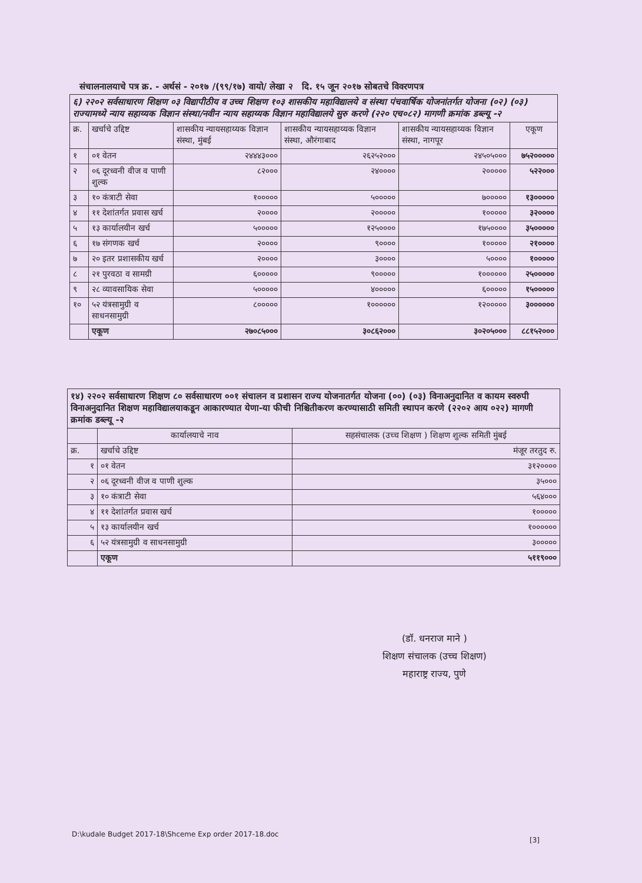संचालनालयाचे पत्र क्र. - अर्थसं - २०१७ /(९९/१७) वायो/ लेखा २ दि. १५ जून २०१७ सोबतचे विवरणपत्र
| ६) २२०२ सर्वसाधारण शिक्षण ०३ विद्यापीठीय व उच्च शिक्षण १०३ शासकीय महाविद्यालये व संस्था पंचवार्षिक योजनांतर्गत योजना (०२) (०३) राज्यामध्ये न्याय सहाय्यक विज्ञान संस्था/नवीन न्याय सहाय्यक विज्ञान महाविद्यालये सुरु करणे (२२० एच०८२) मागणी क्रमांक डब्ल्यू -२ | | | | | |
| क्र. | खर्चाचे उद्दिष्ट | शासकीय न्यायसहाय्यक विज्ञान संस्था, मुंबई | शासकीय न्यायसहाय्यक विज्ञान संस्था, औरंगाबाद | शासकीय न्यायसहाय्यक विज्ञान संस्था, नागपूर | एकूण |
| १ | ०१ वेतन | २४४४३००० | २६२५२००० | २४५०५००० | ७५२००००० |
| २ | ०६ दूरध्वनी वीज व पाणी शुल्क | ८२००० | २४०००० | २००००० | ५२२००० |
| ३ | १० कंत्राटी सेवा | १००००० | ५००००० | ७००००० | १३००००० |
| ४ | ११ देशांतर्गत प्रवास खर्च | २०००० | २००००० | १००००० | ३२०००० |
| ५ | १३ कार्यालयीन खर्च | ५००००० | १२५०००० | १७५०००० | ३५००००० |
| ६ | १७ संगणक खर्च | २०००० | ९०००० | १००००० | २१०००० |
| ७ | २० इतर प्रशासकीय खर्च | २०००० | ३०००० | ५०००० | १००००० |
| ८ | २१ पुरवठा व सामग्री | ६००००० | ९००००० | १०००००० | २५००००० |
| ९ | २८ व्यावसायिक सेवा | ५००००० | ४००००० | ६००००० | १५००००० |
| १० | ५२ यंत्रसामुग्री व साधनसामुग्री | ८००००० | १०००००० | १२००००० | ३०००००० |
| | एकूण | २७०८५००० | ३०८६२००० | ३०२०५००० | ८८१५२००० |
| १४) २२०२ सर्वसाधारण शिक्षण ८० सर्वसाधारण ००१ संचालन व प्रशासन राज्य योजनातर्गत योजना (००) (०३) विनाअनुदानित व कायम स्वरुपी विनाअनुदानित शिक्षण महाविद्यालयाकडून आकारण्यात येणा-या फीची निश्चितीकरण करण्यासाठी समिती स्थापन करणे (२२०२ आय ०२२) मागणी क्रमांक डब्ल्यू -२ | | |
| | कार्यालयाचे नाव | सहसंचालक (उच्च शिक्षण ) शिक्षण शुल्क समिती मुंबई |
| क्र. | खर्चाचे उद्दिष्ट | मंजूर तरतुद रु. |
| १ | ०१ वेतन | ३१२०००० |
| २ | ०६ दूरध्वनी वीज व पाणी शुल्क | ३५००० |
| ३ | १० कंत्राटी सेवा | ५६४००० |
| ४ | ११ देशांतर्गत प्रवास खर्च | १००००० |
| ५ | १३ कार्यालयीन खर्च | १०००००० |
| ६ | ५२ यंत्रसामुग्री व साधनसामुग्री | ३००००० |
| | एकूण | ५११९००० |
(डॉ. धनराज माने )
शिक्षण संचालक (उच्च शिक्षण)
महाराष्ट्र राज्य, पुणे
D:\kudale Budget 2017-18\Shceme Exp order 2017-18.doc
[3]